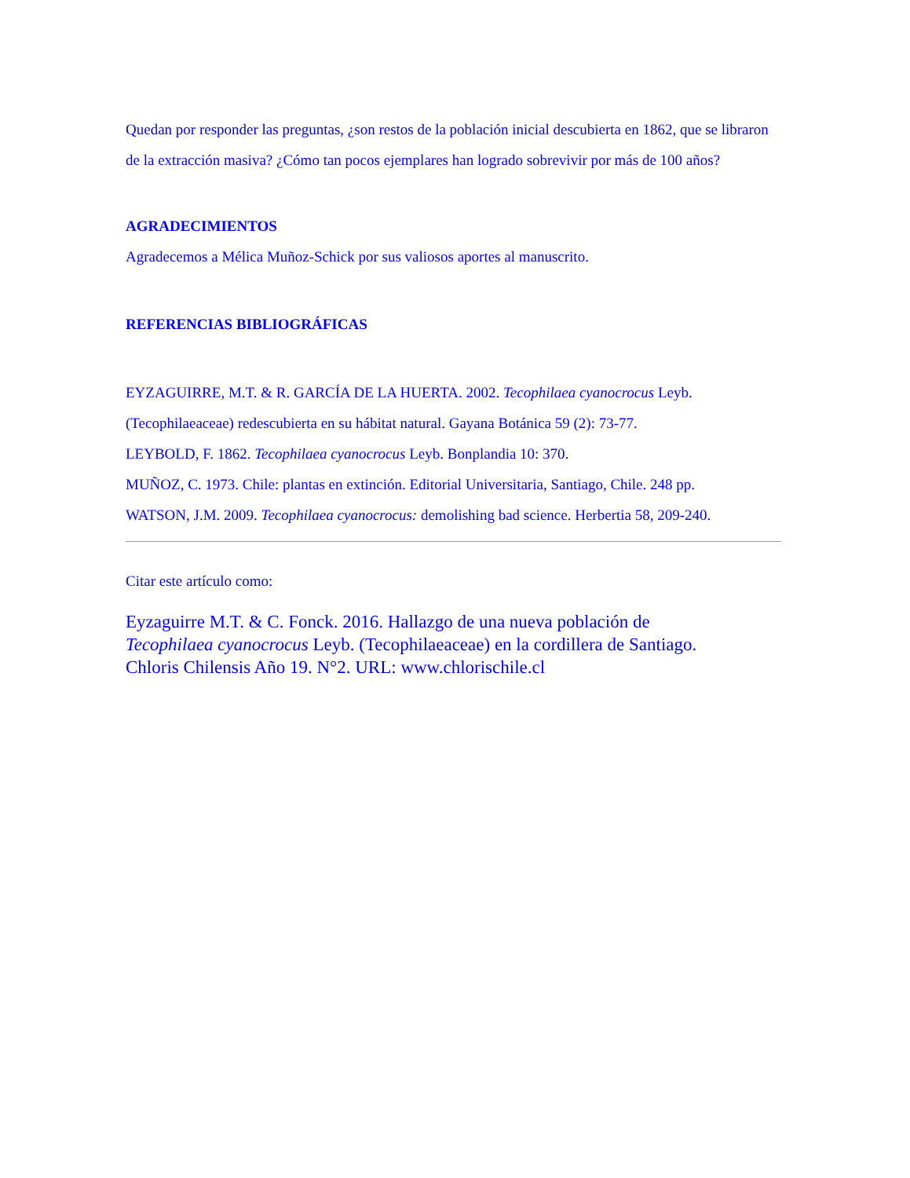Quedan por responder las preguntas, ¿son restos de la población inicial descubierta en 1862, que se libraron de la extracción masiva? ¿Cómo tan pocos ejemplares han logrado sobrevivir por más de 100 años?
AGRADECIMIENTOS
Agradecemos a Mélica Muñoz-Schick por sus valiosos aportes al manuscrito.
REFERENCIAS BIBLIOGRÁFICAS
EYZAGUIRRE, M.T. & R. GARCÍA DE LA HUERTA. 2002. Tecophilaea cyanocrocus Leyb. (Tecophilaeaceae) redescubierta en su hábitat natural. Gayana Botánica 59 (2): 73-77.
LEYBOLD, F. 1862. Tecophilaea cyanocrocus Leyb. Bonplandia 10: 370.
MUÑOZ, C. 1973. Chile: plantas en extinción. Editorial Universitaria, Santiago, Chile. 248 pp.
WATSON, J.M. 2009. Tecophilaea cyanocrocus: demolishing bad science. Herbertia 58, 209-240.
Citar este artículo como:
Eyzaguirre M.T. & C. Fonck. 2016. Hallazgo de una nueva población de Tecophilaea cyanocrocus Leyb. (Tecophilaeaceae) en la cordillera de Santiago. Chloris Chilensis Año 19. N°2. URL: www.chlorischile.cl